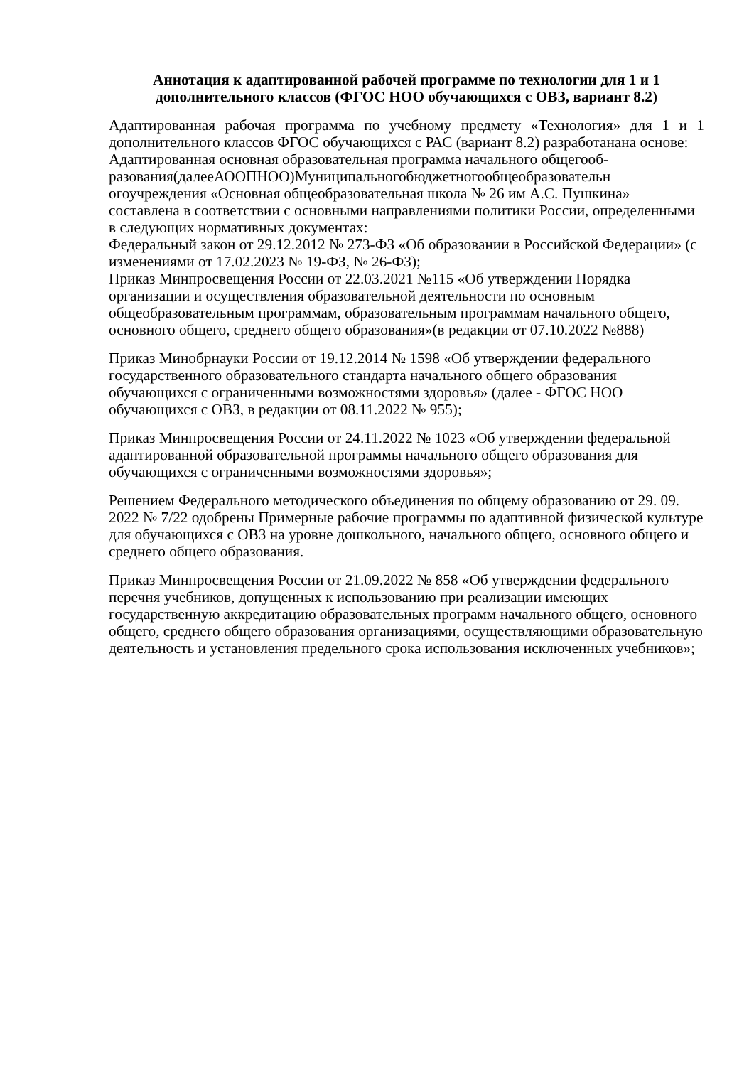Аннотация к адаптированной рабочей программе по технологии для 1 и 1 дополнительного классов (ФГОС НОО обучающихся с ОВЗ, вариант 8.2)
Адаптированная рабочая программа по учебному предмету «Технология» для 1 и 1 дополнительного классов ФГОС обучающихся с РАС (вариант 8.2) разработанана основе:
Адаптированная основная образовательная программа начального общегооб-разования(далееАООПНОО)Муниципальногобюджетногообщеобразовательн огоучреждения «Основная общеобразовательная школа № 26 им А.С. Пушкина» составлена в соответствии с основными направлениями политики России, определенными в следующих нормативных документах:
Федеральный закон от 29.12.2012 № 273-ФЗ «Об образовании в Российской Федерации» (с изменениями от 17.02.2023 № 19-ФЗ, № 26-ФЗ);
Приказ Минпросвещения России от 22.03.2021 №115 «Об утверждении Порядка организации и осуществления образовательной деятельности по основным общеобразовательным программам, образовательным программам начального общего, основного общего, среднего общего образования»(в редакции от 07.10.2022 №888)
Приказ Минобрнауки России от 19.12.2014 № 1598 «Об утверждении федерального государственного образовательного стандарта начального общего образования обучающихся с ограниченными возможностями здоровья» (далее - ФГОС НОО обучающихся с ОВЗ, в редакции от 08.11.2022 № 955);
Приказ Минпросвещения России от 24.11.2022 № 1023 «Об утверждении федеральной адаптированной образовательной программы начального общего образования для обучающихся с ограниченными возможностями здоровья»;
Решением Федерального методического объединения по общему образованию от 29. 09. 2022 № 7/22 одобрены Примерные рабочие программы по адаптивной физической культуре для обучающихся с ОВЗ на уровне дошкольного, начального общего, основного общего и среднего общего образования.
Приказ Минпросвещения России от 21.09.2022 № 858 «Об утверждении федерального перечня учебников, допущенных к использованию при реализации имеющих государственную аккредитацию образовательных программ начального общего, основного общего, среднего общего образования организациями, осуществляющими образовательную деятельность и установления предельного срока использования исключенных учебников»;